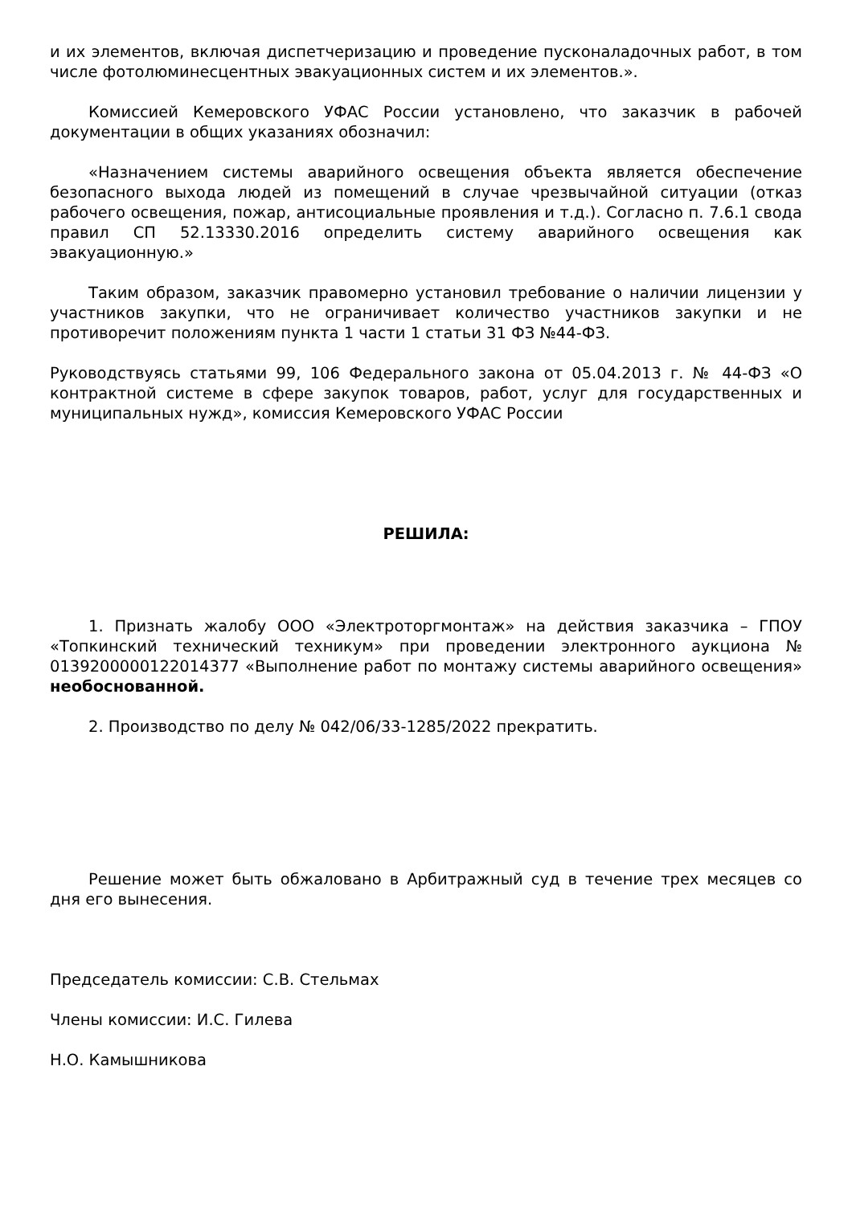и их элементов, включая диспетчеризацию и проведение пусконаладочных работ, в том числе фотолюминесцентных эвакуационных систем и их элементов.».
Комиссией Кемеровского УФАС России установлено, что заказчик в рабочей документации в общих указаниях обозначил:
«Назначением системы аварийного освещения объекта является обеспечение безопасного выхода людей из помещений в случае чрезвычайной ситуации (отказ рабочего освещения, пожар, антисоциальные проявления и т.д.). Согласно п. 7.6.1 свода правил СП 52.13330.2016 определить систему аварийного освещения как эвакуационную.»
Таким образом, заказчик правомерно установил требование о наличии лицензии у участников закупки, что не ограничивает количество участников закупки и не противоречит положениям пункта 1 части 1 статьи 31 ФЗ №44-ФЗ.
Руководствуясь статьями 99, 106 Федерального закона от 05.04.2013 г. № 44-ФЗ «О контрактной системе в сфере закупок товаров, работ, услуг для государственных и муниципальных нужд», комиссия Кемеровского УФАС России
РЕШИЛА:
1. Признать жалобу ООО «Электроторгмонтаж» на действия заказчика – ГПОУ «Топкинский технический техникум» при проведении электронного аукциона № 0139200000122014377 «Выполнение работ по монтажу системы аварийного освещения» необоснованной.
2. Производство по делу № 042/06/33-1285/2022 прекратить.
Решение может быть обжаловано в Арбитражный суд в течение трех месяцев со дня его вынесения.
Председатель комиссии: С.В. Стельмах
Члены комиссии: И.С. Гилева
Н.О. Камышникова